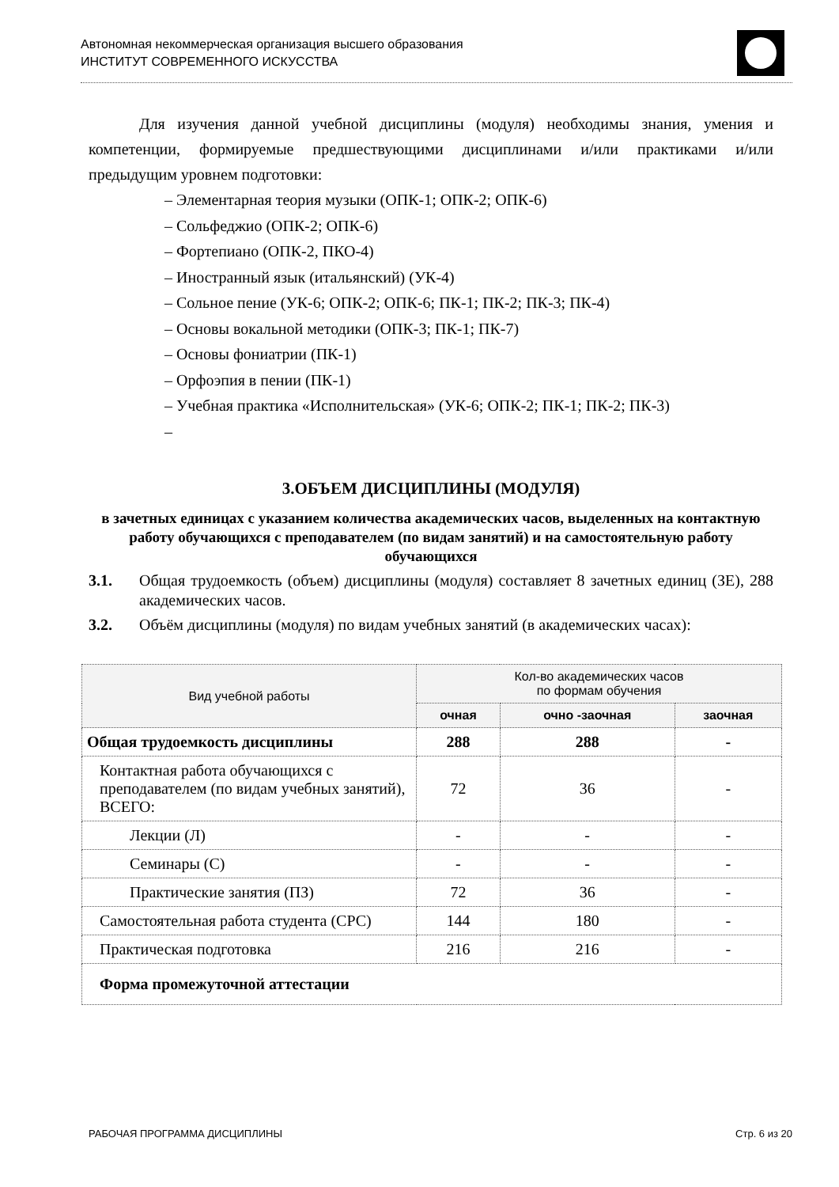Автономная некоммерческая организация высшего образования
ИНСТИТУТ СОВРЕМЕННОГО ИСКУССТВА
Для изучения данной учебной дисциплины (модуля) необходимы знания, умения и компетенции, формируемые предшествующими дисциплинами и/или практиками и/или предыдущим уровнем подготовки:
– Элементарная теория музыки (ОПК-1; ОПК-2; ОПК-6)
– Сольфеджио (ОПК-2; ОПК-6)
– Фортепиано (ОПК-2, ПКО-4)
– Иностранный язык (итальянский) (УК-4)
– Сольное пение (УК-6; ОПК-2; ОПК-6; ПК-1; ПК-2; ПК-3; ПК-4)
– Основы вокальной методики (ОПК-3; ПК-1; ПК-7)
– Основы фониатрии (ПК-1)
– Орфоэпия в пении (ПК-1)
– Учебная практика «Исполнительская» (УК-6; ОПК-2; ПК-1; ПК-2; ПК-3)
–
3.ОБЪЕМ ДИСЦИПЛИНЫ (МОДУЛЯ)
в зачетных единицах с указанием количества академических часов, выделенных на контактную работу обучающихся с преподавателем (по видам занятий) и на самостоятельную работу обучающихся
3.1. Общая трудоемкость (объем) дисциплины (модуля) составляет 8 зачетных единиц (ЗЕ), 288 академических часов.
3.2. Объём дисциплины (модуля) по видам учебных занятий (в академических часах):
| Вид учебной работы | Кол-во академических часов по формам обучения | | |
| --- | --- | --- | --- |
| | очная | очно -заочная | заочная |
| Общая трудоемкость дисциплины | 288 | 288 | - |
| Контактная работа обучающихся с преподавателем (по видам учебных занятий), ВСЕГО: | 72 | 36 | - |
| Лекции (Л) | - | - | - |
| Семинары (С) | - | - | - |
| Практические занятия (ПЗ) | 72 | 36 | - |
| Самостоятельная работа студента (СРС) | 144 | 180 | - |
| Практическая подготовка | 216 | 216 | - |
| Форма промежуточной аттестации | | | |
РАБОЧАЯ ПРОГРАММА ДИСЦИПЛИНЫ Стр. 6 из 20